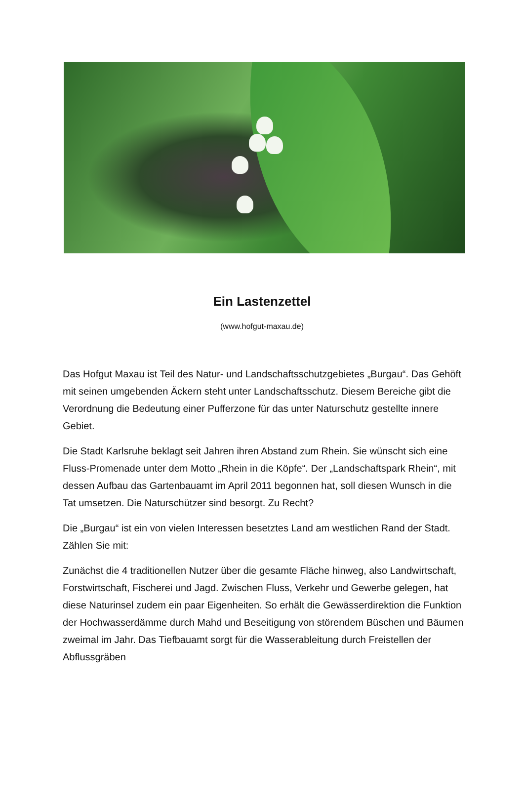Ein Lastenzettel
(www.hofgut-maxau.de)
Das Hofgut Maxau ist Teil des Natur- und Landschaftsschutzgebietes „Burgau“. Das Gehöft mit seinen umgebenden Äckern steht unter Landschaftsschutz. Diesem Bereiche gibt die Verordnung die Bedeutung einer Pufferzone für das unter Naturschutz gestellte innere Gebiet.
Die Stadt Karlsruhe beklagt seit Jahren ihren Abstand zum Rhein. Sie wünscht sich eine Fluss-Promenade unter dem Motto „Rhein in die Köpfe“. Der „Landschaftspark Rhein“, mit dessen Aufbau das Gartenbauamt im April 2011 begonnen hat, soll diesen Wunsch in die Tat umsetzen. Die Naturschützer sind besorgt. Zu Recht?
Die „Burgau“ ist ein von vielen Interessen besetztes Land am westlichen Rand der Stadt. Zählen Sie mit:
Zunächst die 4 traditionellen Nutzer über die gesamte Fläche hinweg, also Landwirtschaft, Forstwirtschaft, Fischerei und Jagd. Zwischen Fluss, Verkehr und Gewerbe gelegen, hat diese Naturinsel zudem ein paar Eigenheiten. So erhält die Gewässerdirektion die Funktion der Hochwasserdämme durch Mahd und Beseitigung von störendem Büschen und Bäumen zweimal im Jahr. Das Tiefbauamt sorgt für die Wasserableitung durch Freistellen der Abflussgräben